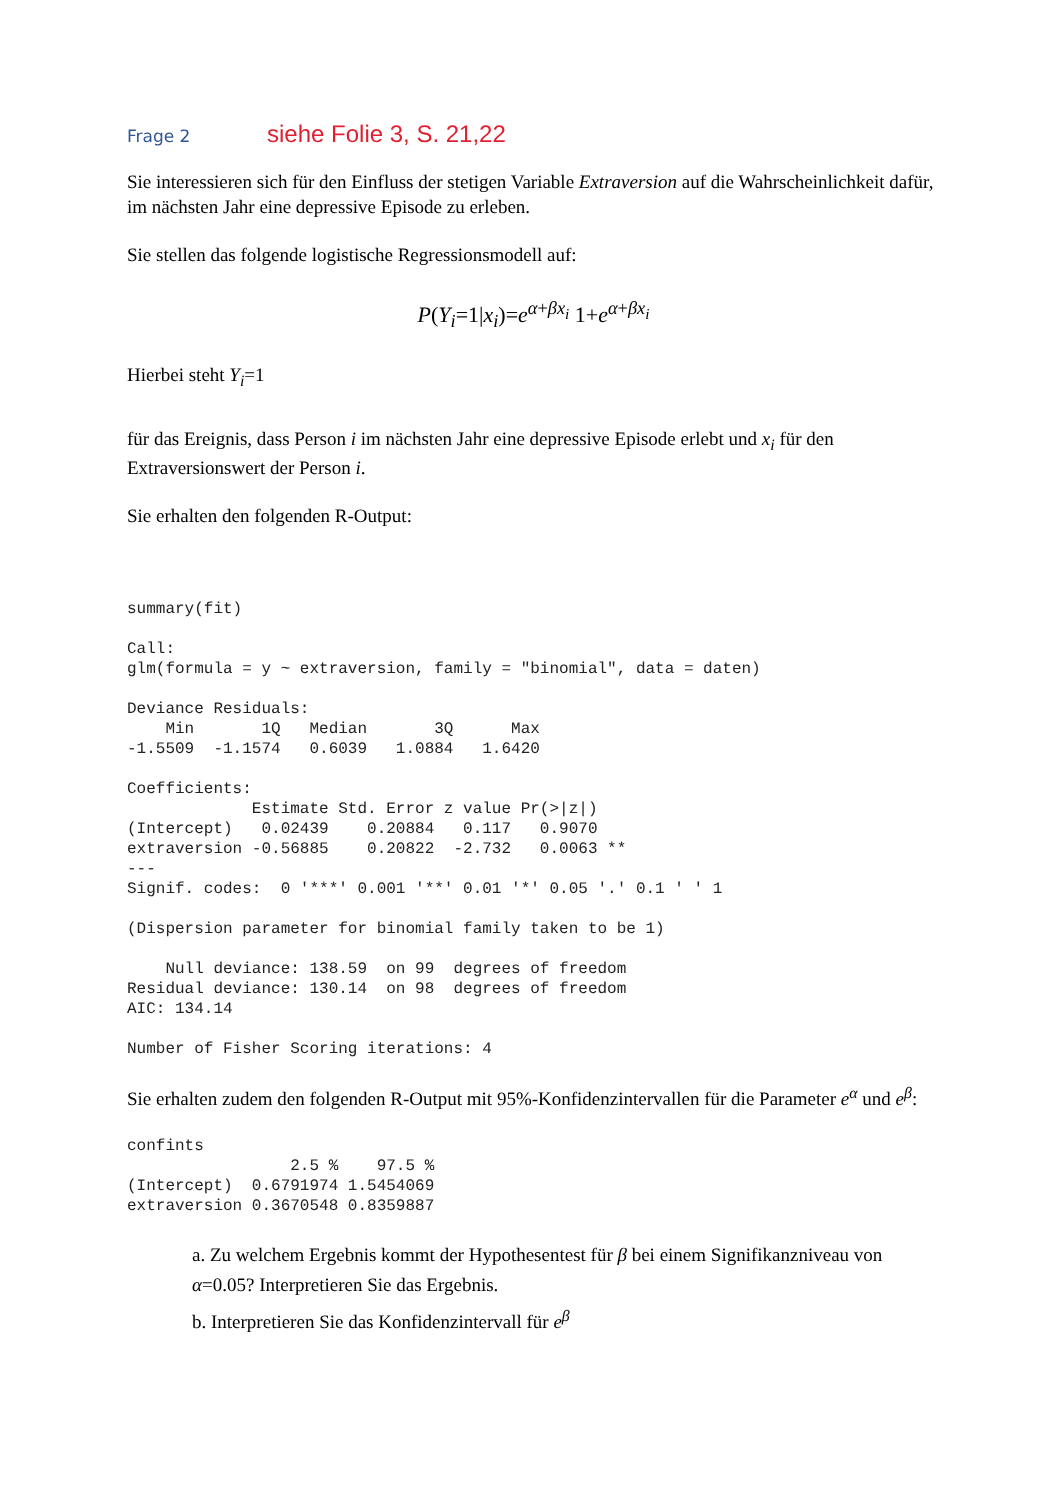Frage 2 siehe Folie 3, S. 21,22
Sie interessieren sich für den Einfluss der stetigen Variable Extraversion auf die Wahrscheinlichkeit dafür, im nächsten Jahr eine depressive Episode zu erleben.
Sie stellen das folgende logistische Regressionsmodell auf:
P(Y<sub>i</sub>=1|x<sub>i</sub>)=e<sup>α+βx<sub>i</sub></sup> 1+e<sup>α+βx<sub>i</sub></sup>
Hierbei steht Y<sub>i</sub>=1
für das Ereignis, dass Person i im nächsten Jahr eine depressive Episode erlebt und x<sub>i</sub> für den Extraversionswert der Person i.
Sie erhalten den folgenden R-Output:
summary(fit)

Call:
glm(formula = y ~ extraversion, family = "binomial", data = daten)

Deviance Residuals: 
    Min       1Q   Median       3Q      Max  
-1.5509  -1.1574   0.6039   1.0884   1.6420  

Coefficients:
             Estimate Std. Error z value Pr(>|z|)   
(Intercept)   0.02439    0.20884   0.117   0.9070   
extraversion -0.56885    0.20822  -2.732   0.0063 **
---
Signif. codes:  0 '***' 0.001 '**' 0.01 '*' 0.05 '.' 0.1 ' ' 1

(Dispersion parameter for binomial family taken to be 1)

    Null deviance: 138.59  on 99  degrees of freedom
Residual deviance: 130.14  on 98  degrees of freedom
AIC: 134.14

Number of Fisher Scoring iterations: 4
Sie erhalten zudem den folgenden R-Output mit 95%-Konfidenzintervallen für die Parameter e<sup>α</sup> und e<sup>β</sup>:
confints
                 2.5 %    97.5 %
(Intercept)  0.6791974 1.5454069
extraversion 0.3670548 0.8359887
a. Zu welchem Ergebnis kommt der Hypothesentest für β bei einem Signifikanzniveau von α=0.05? Interpretieren Sie das Ergebnis.
b. Interpretieren Sie das Konfidenzintervall für e<sup>β</sup>